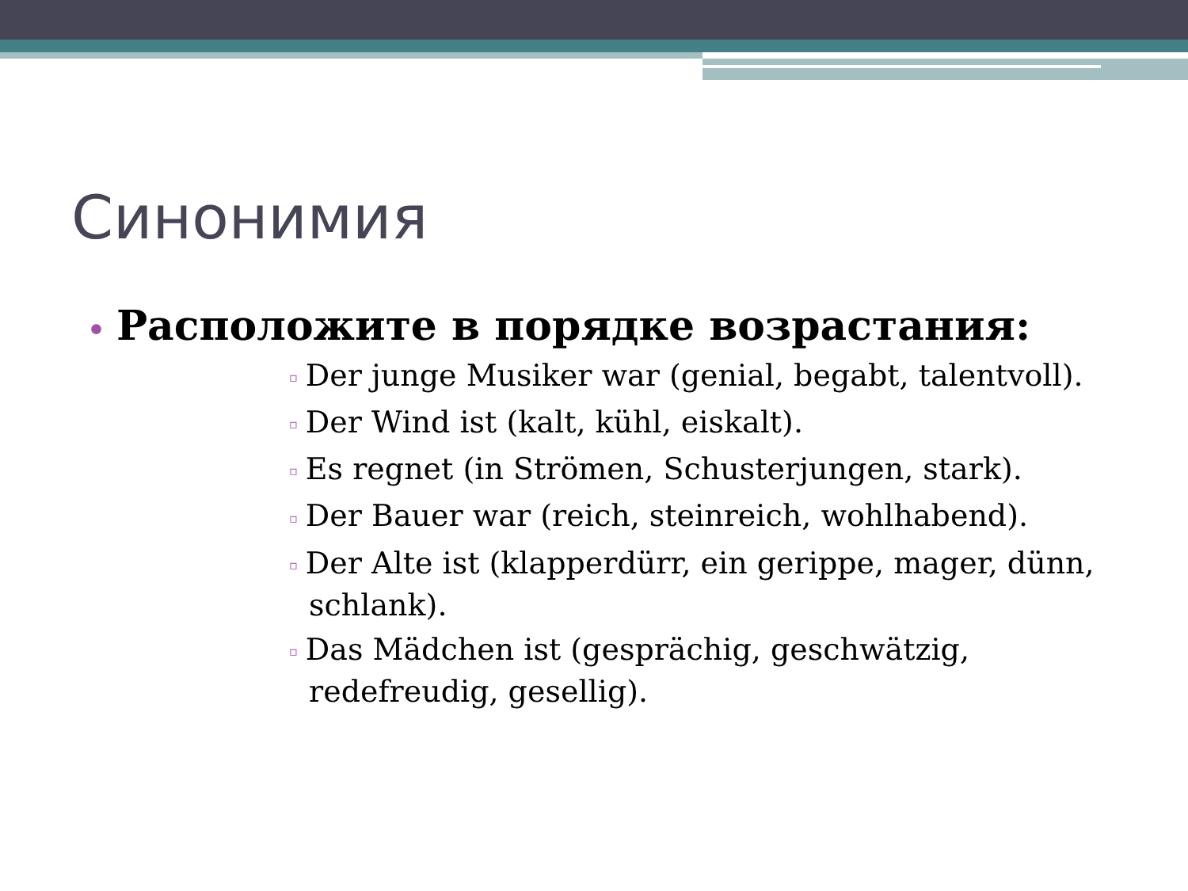Синонимия
• Расположите в порядке возрастания:
▫ Der junge Musiker war (genial, begabt, talentvoll).
▫ Der Wind ist (kalt, kühl, eiskalt).
▫ Es regnet (in Strömen, Schusterjungen, stark).
▫ Der Bauer war (reich, steinreich, wohlhabend).
▫ Der Alte ist (klapperdürr, ein gerippe, mager, dünn, schlank).
▫ Das Mädchen ist (gesprächig, geschwätzig, redefreudig, gesellig).